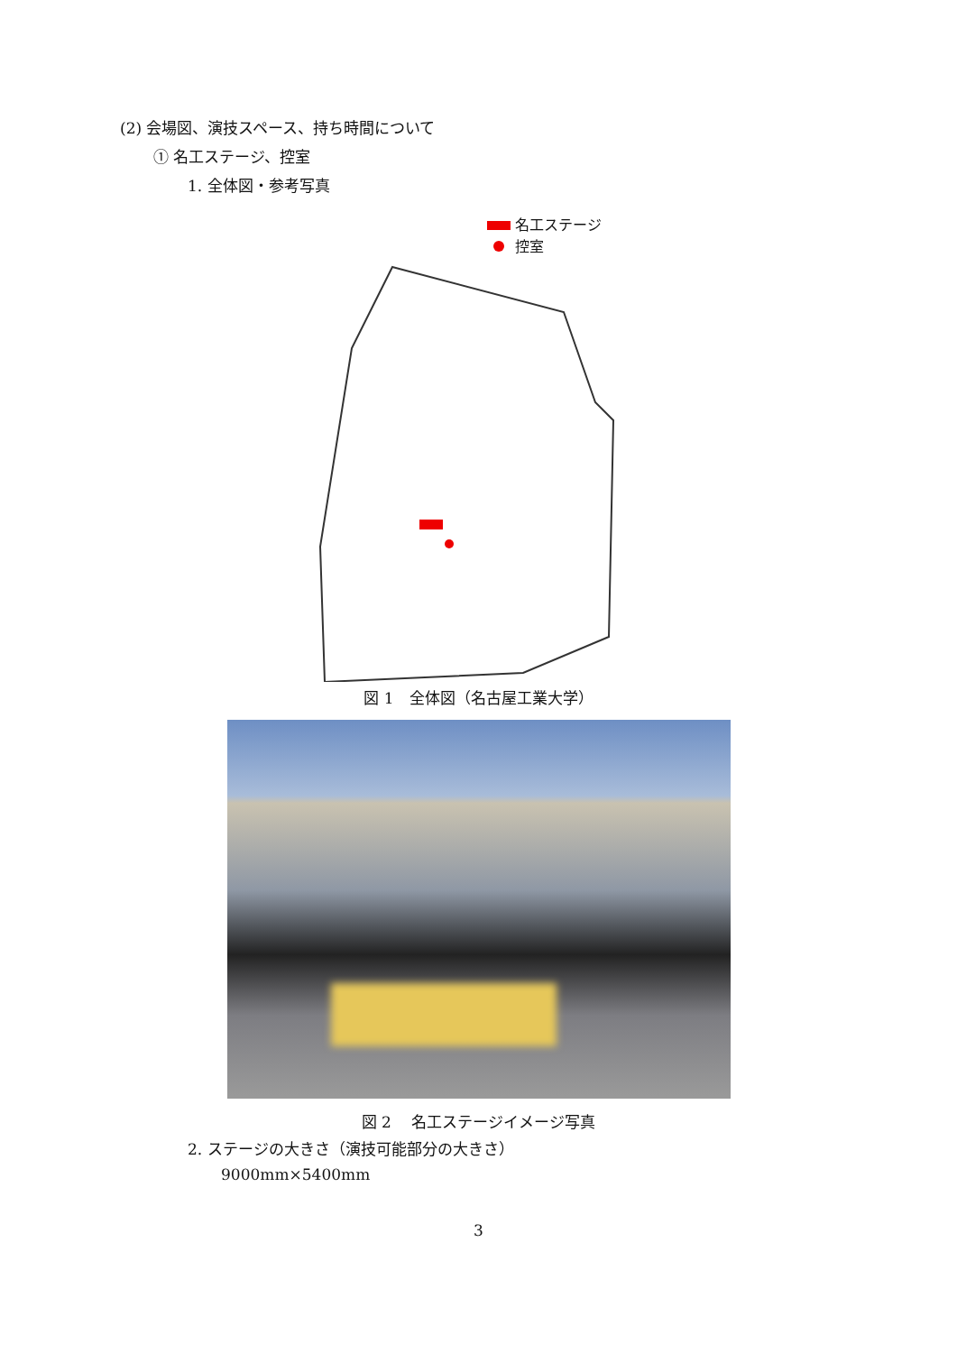(2) 会場図、演技スペース、持ち時間について
① 名工ステージ、控室
1. 全体図・参考写真
名工ステージ
控室
図 1　全体図（名古屋工業大学）
図 2　 名工ステージイメージ写真
2. ステージの大きさ（演技可能部分の大きさ）
9000mm×5400mm
3